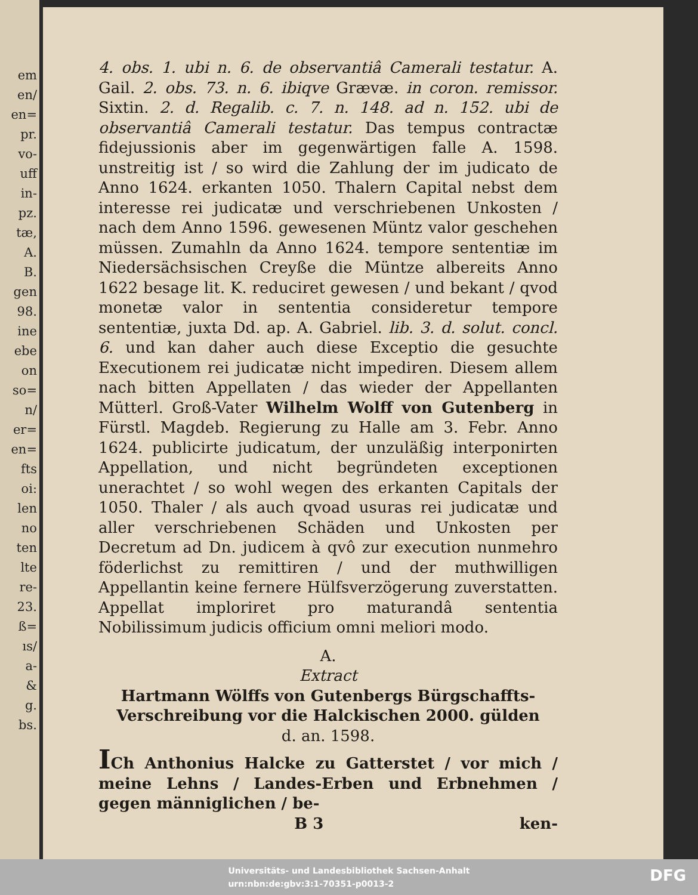em
en/
en=
pr.
vo-
uff
in-
pz.
tæ,
A.
B.
gen
98.
ine
ebe
on
so=
n/
er=
en=
fts
oi:
len
no
ten
lte
re-
23.
ß=
ıs/
a-
&
g.
bs.
4. obs. 1. ubi n. 6. de observantiâ Camerali testatur. A. Gail. 2. obs. 73. n. 6. ibiqve Grævæ. in coron. remissor. Sixtin. 2. d. Regalib. c. 7. n. 148. ad n. 152. ubi de observantiâ Camerali testatur. Das tempus contractæ fidejussionis aber im gegenwärtigen falle A. 1598. unstreitig ist / so wird die Zahlung der im judicato de Anno 1624. erkanten 1050. Thalern Capital nebst dem interesse rei judicatæ und verschriebenen Unkosten / nach dem Anno 1596. gewesenen Müntz valor geschehen müssen. Zumahln da Anno 1624. tempore sententiæ im Niedersächsischen Creyße die Müntze albereits Anno 1622 besage lit. K. reduciret gewesen / und bekant / qvod monetæ valor in sententia consideretur tempore sententiæ, juxta Dd. ap. A. Gabriel. lib. 3. d. solut. concl. 6. und kan daher auch diese Exceptio die gesuchte Executionem rei judicatæ nicht impediren. Diesem allem nach bitten Appellaten / das wieder der Appellanten Mütterl. Groß-Vater Wilhelm Wolff von Gutenberg in Fürstl. Magdeb. Regierung zu Halle am 3. Febr. Anno 1624. publicirte judicatum, der unzuläßig interponirten Appellation, und nicht begründeten exceptionen unerachtet / so wohl wegen des erkanten Capitals der 1050. Thaler / als auch qvoad usuras rei judicatæ und aller verschriebenen Schäden und Unkosten per Decretum ad Dn. judicem à qvô zur execution nunmehro föderlichst zu remittiren / und der muthwilligen Appellantin keine fernere Hülfsverzögerung zuverstatten. Appellat imploriret pro maturandâ sententia Nobilissimum judicis officium omni meliori modo.
A.
Extract
Hartmann Wölffs von Gutenbergs Bürgschaffts-Verschreibung vor die Halckischen 2000. gülden
d. an. 1598.
ICh Anthonius Halcke zu Gatterstet / vor mich / meine Lehns / Landes-Erben und Erbnehmen / gegen männiglichen / be-
B 3 ken-
Universitäts- und Landesbibliothek Sachsen-Anhalt
urn:nbn:de:gbv:3:1-70351-p0013-2
DFG